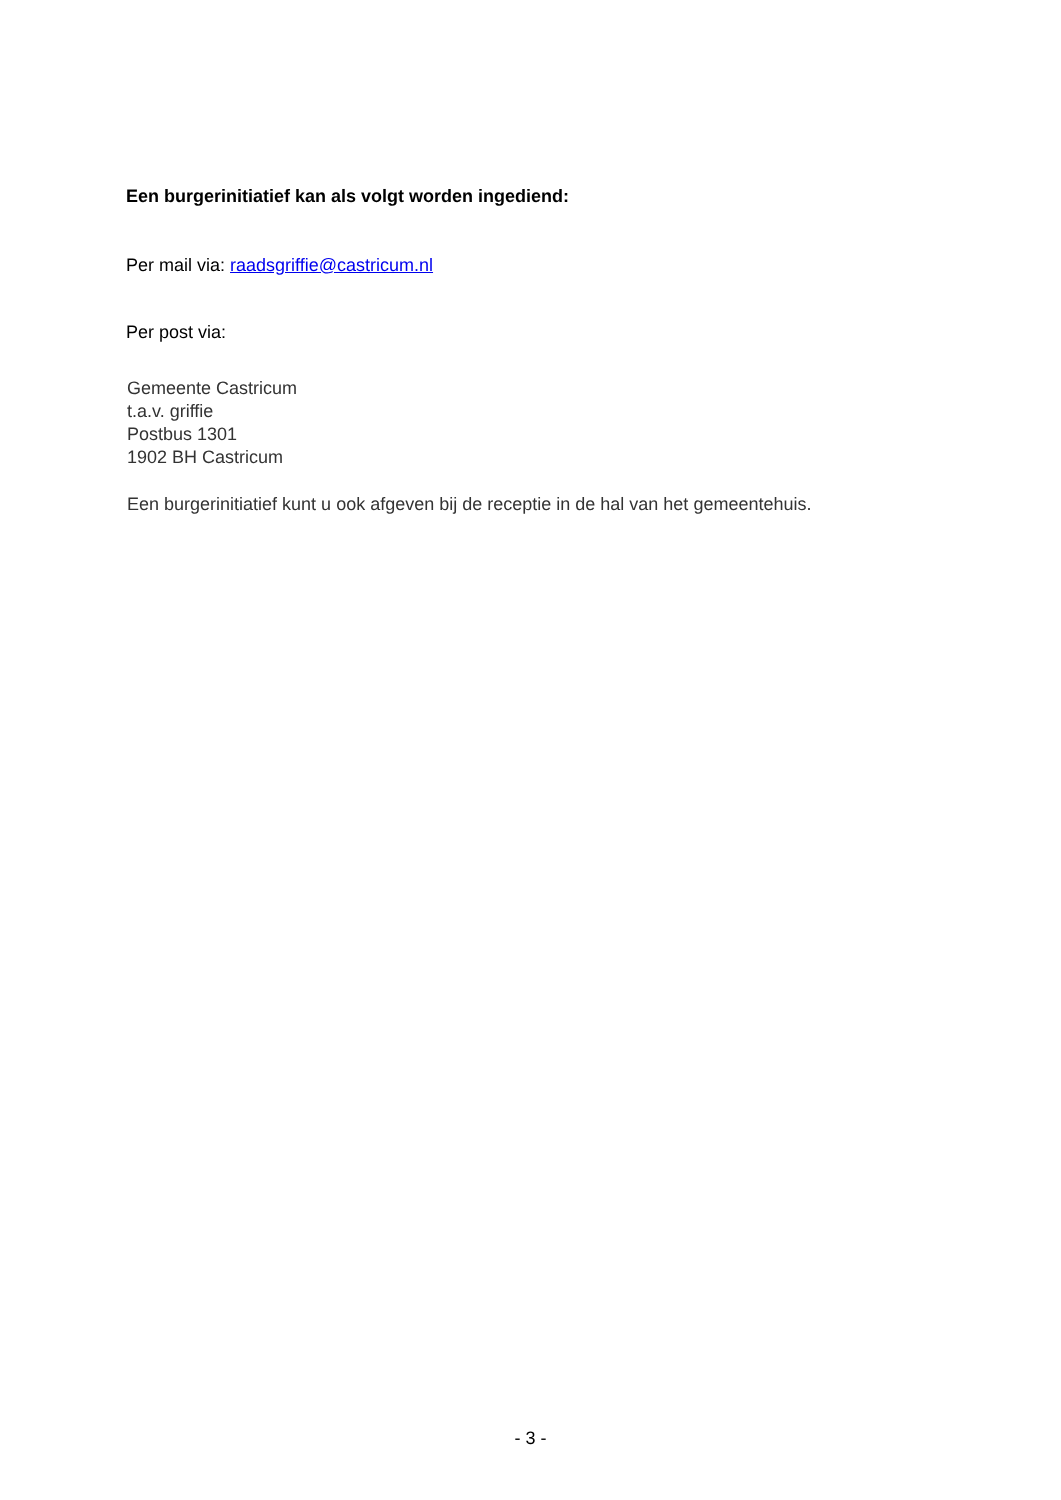Een burgerinitiatief kan als volgt worden ingediend:
Per mail via: raadsgriffie@castricum.nl
Per post via:
Gemeente Castricum
t.a.v. griffie
Postbus 1301
1902 BH Castricum
Een burgerinitiatief kunt u ook afgeven bij de receptie in de hal van het gemeentehuis.
- 3 -